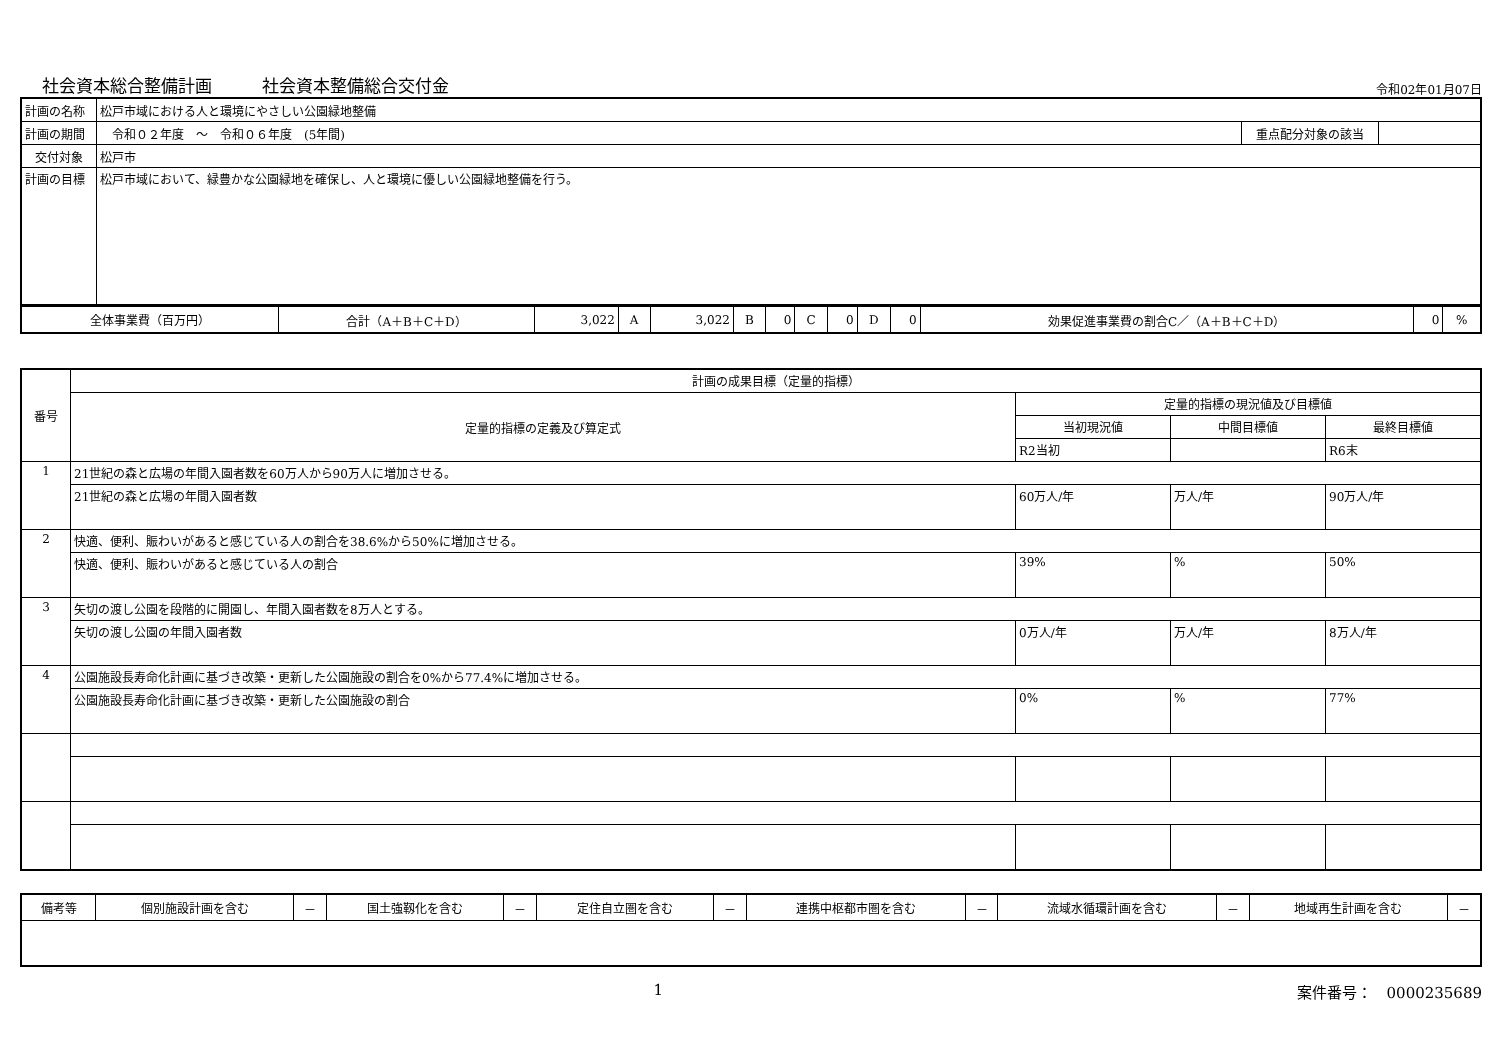社会資本総合整備計画 社会資本整備総合交付金
令和02年01月07日
| 計画の名称 | 松戸市域における人と環境にやさしい公園緑地整備 | | |
| 計画の期間 | 令和０２年度 ～ 令和０６年度 (5年間) | 重点配分対象の該当 | |
| 交付対象 | 松戸市 | | |
| 計画の目標 | 松戸市域において、緑豊かな公園緑地を確保し、人と環境に優しい公園緑地整備を行う。 | | |
| 全体事業費（百万円） | 合計（A＋B＋C＋D） | 3,022 | A | 3,022 | B | 0 | C | 0 | D | 0 | 効果促進事業費の割合C／（A＋B＋C＋D） | 0 | % |
| 番号 | 計画の成果目標（定量的指標） | | | |
| | 定量的指標の定義及び算定式 | 定量的指標の現況値及び目標値 | | |
| | | 当初現況値 | 中間目標値 | 最終目標値 |
| | | R2当初 | | R6末 |
| 1 | 21世紀の森と広場の年間入園者数を60万人から90万人に増加させる。 | | | |
| | 21世紀の森と広場の年間入園者数 | 60万人/年 | 万人/年 | 90万人/年 |
| 2 | 快適、便利、賑わいがあると感じている人の割合を38.6%から50%に増加させる。 | | | |
| | 快適、便利、賑わいがあると感じている人の割合 | 39% | % | 50% |
| 3 | 矢切の渡し公園を段階的に開園し、年間入園者数を8万人とする。 | | | |
| | 矢切の渡し公園の年間入園者数 | 0万人/年 | 万人/年 | 8万人/年 |
| 4 | 公園施設長寿命化計画に基づき改築・更新した公園施設の割合を0%から77.4%に増加させる。 | | | |
| | 公園施設長寿命化計画に基づき改築・更新した公園施設の割合 | 0% | % | 77% |
| 備考等 | 個別施設計画を含む | － | 国土強靱化を含む | － | 定住自立圏を含む | － | 連携中枢都市圏を含む | － | 流域水循環計画を含む | － | 地域再生計画を含む | － |
1 案件番号：　0000235689